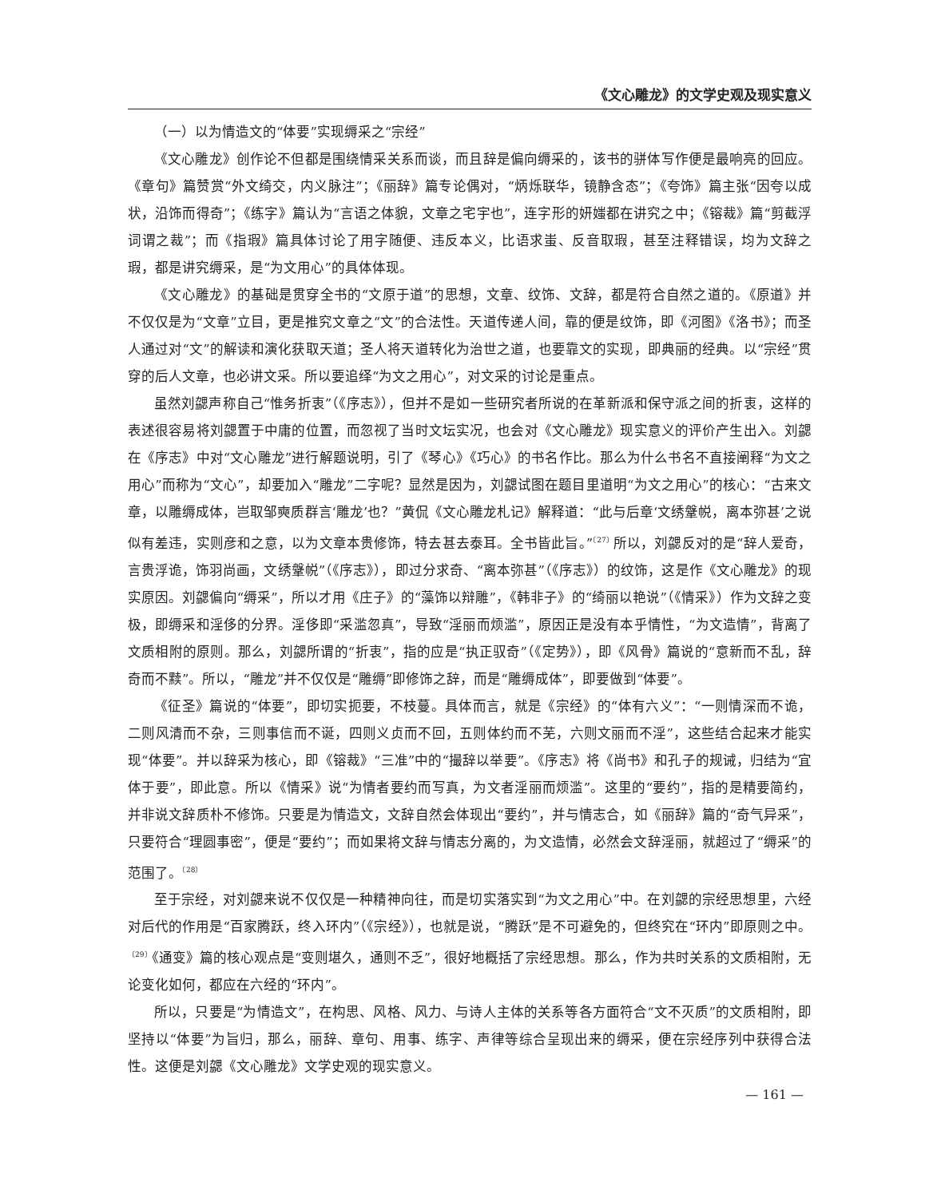《文心雕龙》的文学史观及现实意义
（一）以为情造文的“体要”实现缛采之“宗经”
《文心雕龙》创作论不但都是围绕情采关系而谈，而且辞是偏向缛采的，该书的骈体写作便是最响亮的回应。《章句》篇赞赏“外文绮交，内义脉注”；《丽辞》篇专论偶对，“炳烁联华，镜静含态”；《夸饰》篇主张“因夸以成状，沿饰而得奇”；《练字》篇认为“言语之体貌，文章之宅宇也”，连字形的妍媸都在讲究之中；《镕裁》篇“剪截浮词谓之裁”；而《指瑕》篇具体讨论了用字随便、违反本义，比语求蚩、反音取瑕，甚至注释错误，均为文辞之瑕，都是讲究缛采，是“为文用心”的具体体现。
《文心雕龙》的基础是贯穿全书的“文原于道”的思想，文章、纹饰、文辞，都是符合自然之道的。《原道》并不仅仅是为“文章”立目，更是推究文章之“文”的合法性。天道传递人间，靠的便是纹饰，即《河图》《洛书》；而圣人通过对“文”的解读和演化获取天道；圣人将天道转化为治世之道，也要靠文的实现，即典丽的经典。以“宗经”贯穿的后人文章，也必讲文采。所以要追绎“为文之用心”，对文采的讨论是重点。
虽然刘勰声称自己“惟务折衷”（《序志》），但并不是如一些研究者所说的在革新派和保守派之间的折衷，这样的表述很容易将刘勰置于中庸的位置，而忽视了当时文坛实况，也会对《文心雕龙》现实意义的评价产生出入。刘勰在《序志》中对“文心雕龙”进行解题说明，引了《琴心》《巧心》的书名作比。那么为什么书名不直接阐释“为文之用心”而称为“文心”，却要加入“雕龙”二字呢？显然是因为，刘勰试图在题目里道明“为文之用心”的核心：“古来文章，以雕缛成体，岂取邹奭质群言‘雕龙’也？”黄侃《文心雕龙札记》解释道：“此与后章‘文绣鞶帨，离本弥甚’之说似有差违，实则彦和之意，以为文章本贵修饰，特去甚去泰耳。全书皆此旨。”<sup>〔27〕</sup>所以，刘勰反对的是“辞人爱奇，言贵浮诡，饰羽尚画，文绣鞶帨”（《序志》），即过分求奇、“离本弥甚”（《序志》）的纹饰，这是作《文心雕龙》的现实原因。刘勰偏向“缛采”，所以才用《庄子》的“藻饰以辩雕”，《韩非子》的“绮丽以艳说”（《情采》）作为文辞之变极，即缛采和淫侈的分界。淫侈即“采滥忽真”，导致“淫丽而烦滥”，原因正是没有本乎情性，“为文造情”，背离了文质相附的原则。那么，刘勰所谓的“折衷”，指的应是“执正驭奇”（《定势》），即《风骨》篇说的“意新而不乱，辞奇而不黩”。所以，“雕龙”并不仅仅是“雕缛”即修饰之辞，而是“雕缛成体”，即要做到“体要”。
《征圣》篇说的“体要”，即切实扼要，不枝蔓。具体而言，就是《宗经》的“体有六义”：“一则情深而不诡，二则风清而不杂，三则事信而不诞，四则义贞而不回，五则体约而不芜，六则文丽而不淫”，这些结合起来才能实现“体要”。并以辞采为核心，即《镕裁》“三准”中的“撮辞以举要”。《序志》将《尚书》和孔子的规诫，归结为“宜体于要”，即此意。所以《情采》说“为情者要约而写真，为文者淫丽而烦滥”。这里的“要约”，指的是精要简约，并非说文辞质朴不修饰。只要是为情造文，文辞自然会体现出“要约”，并与情志合，如《丽辞》篇的“奇气异采”，只要符合“理圆事密”，便是“要约”；而如果将文辞与情志分离的，为文造情，必然会文辞淫丽，就超过了“缛采”的范围了。<sup>〔28〕</sup>
至于宗经，对刘勰来说不仅仅是一种精神向往，而是切实落实到“为文之用心”中。在刘勰的宗经思想里，六经对后代的作用是“百家腾跃，终入环内”（《宗经》），也就是说，“腾跃”是不可避免的，但终究在“环内”即原则之中。<sup>〔29〕</sup>《通变》篇的核心观点是“变则堪久，通则不乏”，很好地概括了宗经思想。那么，作为共时关系的文质相附，无论变化如何，都应在六经的“环内”。
所以，只要是“为情造文”，在构思、风格、风力、与诗人主体的关系等各方面符合“文不灭质”的文质相附，即坚持以“体要”为旨归，那么，丽辞、章句、用事、练字、声律等综合呈现出来的缛采，便在宗经序列中获得合法性。这便是刘勰《文心雕龙》文学史观的现实意义。
— 161 —